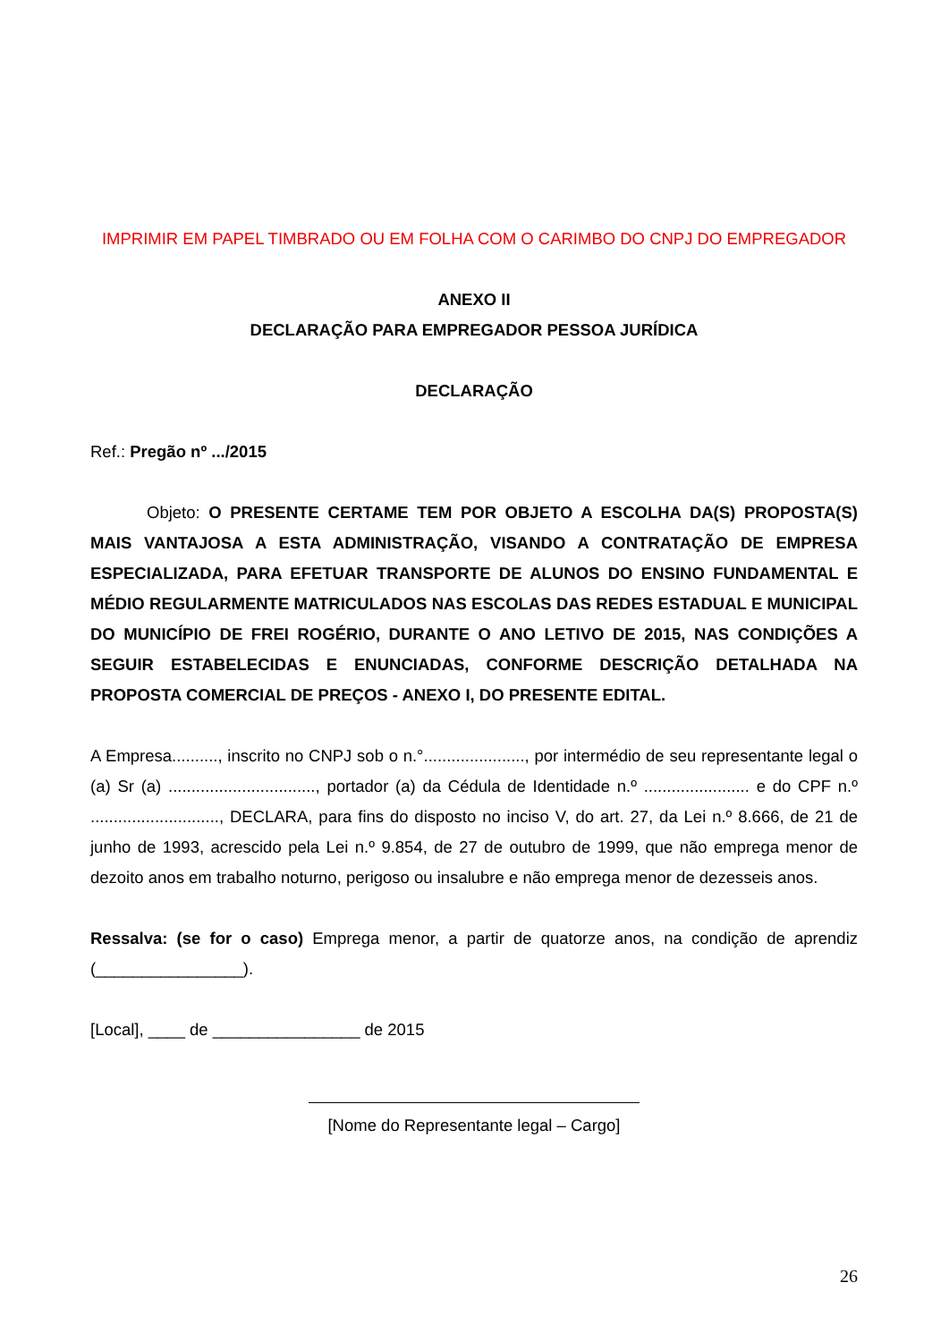IMPRIMIR EM PAPEL TIMBRADO OU EM FOLHA COM O CARIMBO DO CNPJ DO EMPREGADOR
ANEXO II
DECLARAÇÃO PARA EMPREGADOR PESSOA JURÍDICA
DECLARAÇÃO
Ref.: Pregão nº .../2015
Objeto: O PRESENTE CERTAME TEM POR OBJETO A ESCOLHA DA(S) PROPOSTA(S) MAIS VANTAJOSA A ESTA ADMINISTRAÇÃO, VISANDO A CONTRATAÇÃO DE EMPRESA ESPECIALIZADA, PARA EFETUAR TRANSPORTE DE ALUNOS DO ENSINO FUNDAMENTAL E MÉDIO REGULARMENTE MATRICULADOS NAS ESCOLAS DAS REDES ESTADUAL E MUNICIPAL DO MUNICÍPIO DE FREI ROGÉRIO, DURANTE O ANO LETIVO DE 2015, NAS CONDIÇÕES A SEGUIR ESTABELECIDAS E ENUNCIADAS, CONFORME DESCRIÇÃO DETALHADA NA PROPOSTA COMERCIAL DE PREÇOS - ANEXO I, DO PRESENTE EDITAL.
A Empresa.........., inscrito no CNPJ sob o n.°......................, por intermédio de seu representante legal o (a) Sr (a) ................................, portador (a) da Cédula de Identidade n.º ....................... e do CPF n.º ............................, DECLARA, para fins do disposto no inciso V, do art. 27, da Lei n.º 8.666, de 21 de junho de 1993, acrescido pela Lei n.º 9.854, de 27 de outubro de 1999, que não emprega menor de dezoito anos em trabalho noturno, perigoso ou insalubre e não emprega menor de dezesseis anos.
Ressalva: (se for o caso) Emprega menor, a partir de quatorze anos, na condição de aprendiz (________________).
[Local], ____ de ________________ de 2015
[Nome do Representante legal – Cargo]
26